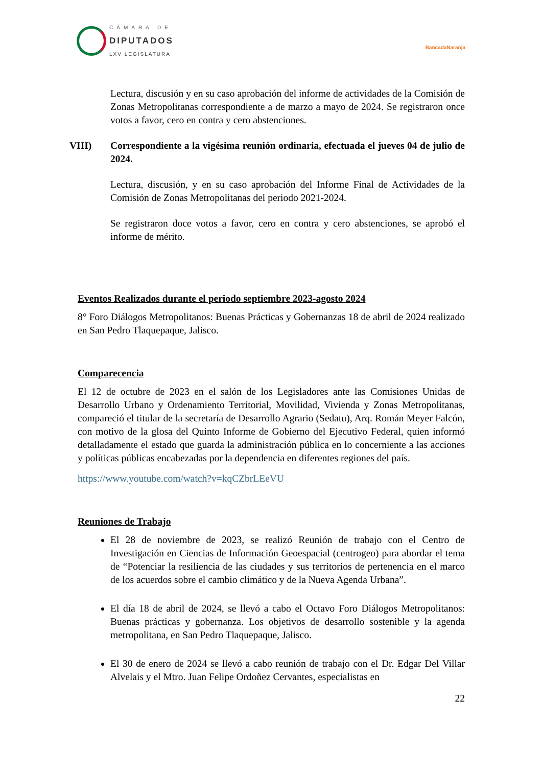CÁMARA DE
DIPUTADOS
LXV LEGISLATURA
BancadaNaranja
Lectura, discusión y en su caso aprobación del informe de actividades de la Comisión de Zonas Metropolitanas correspondiente a de marzo a mayo de 2024. Se registraron once votos a favor, cero en contra y cero abstenciones.
VIII) Correspondiente a la vigésima reunión ordinaria, efectuada el jueves 04 de julio de 2024.
Lectura, discusión, y en su caso aprobación del Informe Final de Actividades de la Comisión de Zonas Metropolitanas del periodo 2021-2024.
Se registraron doce votos a favor, cero en contra y cero abstenciones, se aprobó el informe de mérito.
Eventos Realizados durante el periodo septiembre 2023-agosto 2024
8° Foro Diálogos Metropolitanos: Buenas Prácticas y Gobernanzas 18 de abril de 2024 realizado en San Pedro Tlaquepaque, Jalisco.
Comparecencia
El 12 de octubre de 2023 en el salón de los Legisladores ante las Comisiones Unidas de Desarrollo Urbano y Ordenamiento Territorial, Movilidad, Vivienda y Zonas Metropolitanas, compareció el titular de la secretaría de Desarrollo Agrario (Sedatu), Arq. Román Meyer Falcón, con motivo de la glosa del Quinto Informe de Gobierno del Ejecutivo Federal, quien informó detalladamente el estado que guarda la administración pública en lo concerniente a las acciones y políticas públicas encabezadas por la dependencia en diferentes regiones del país.
https://www.youtube.com/watch?v=kqCZbrLEeVU
Reuniones de Trabajo
El 28 de noviembre de 2023, se realizó Reunión de trabajo con el Centro de Investigación en Ciencias de Información Geoespacial (centrogeo) para abordar el tema de “Potenciar la resiliencia de las ciudades y sus territorios de pertenencia en el marco de los acuerdos sobre el cambio climático y de la Nueva Agenda Urbana”.
El día 18 de abril de 2024, se llevó a cabo el Octavo Foro Diálogos Metropolitanos: Buenas prácticas y gobernanza. Los objetivos de desarrollo sostenible y la agenda metropolitana, en San Pedro Tlaquepaque, Jalisco.
El 30 de enero de 2024 se llevó a cabo reunión de trabajo con el Dr. Edgar Del Villar Alvelais y el Mtro. Juan Felipe Ordoñez Cervantes, especialistas en
22